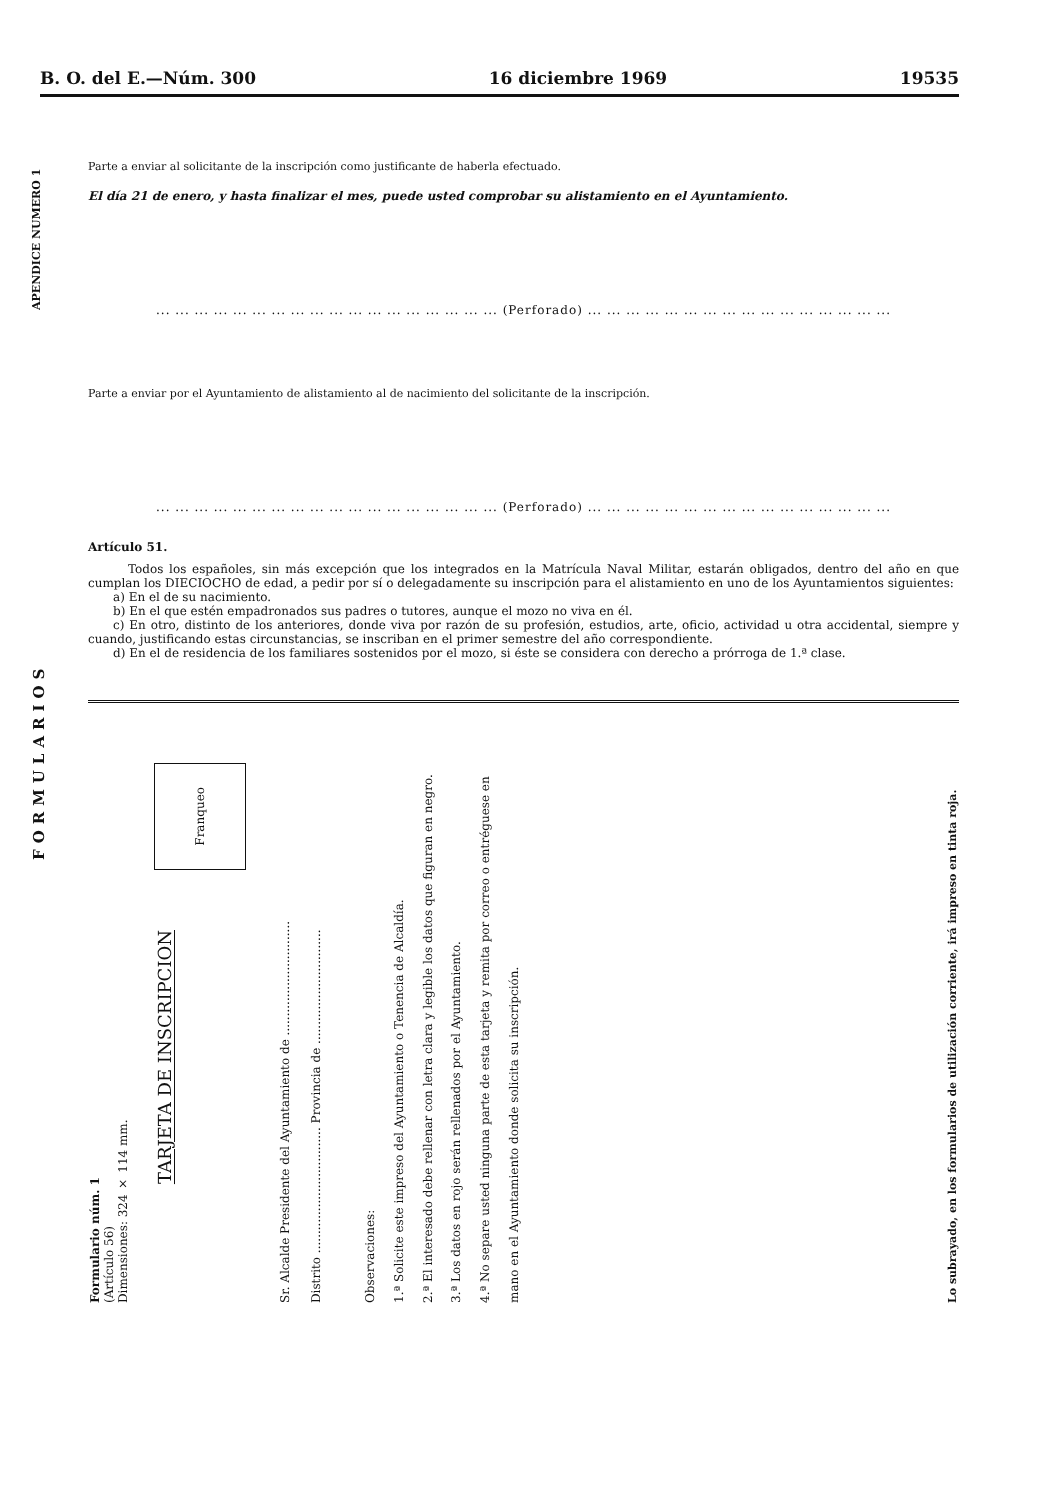B. O. del E.—Núm. 300 16 diciembre 1969 19535
APENDICE NUMERO 1
FORMULARIOS
Parte a enviar al solicitante de la inscripción como justificante de haberla efectuado.
El día 21 de enero, y hasta finalizar el mes, puede usted comprobar su alistamiento en el Ayuntamiento.
... ... ... ... ... ... ... ... ... ... ... ... ... ... ... ... ... ... (Perforado) ... ... ... ... ... ... ... ... ... ... ... ... ... ... ... ...
Parte a enviar por el Ayuntamiento de alistamiento al de nacimiento del solicitante de la inscripción.
... ... ... ... ... ... ... ... ... ... ... ... ... ... ... ... ... ... (Perforado) ... ... ... ... ... ... ... ... ... ... ... ... ... ... ... ...
Artículo 51.
Todos los españoles, sin más excepción que los integrados en la Matrícula Naval Militar, estarán obligados, dentro del año en que cumplan los DIECIOCHO de edad, a pedir por sí o delegadamente su inscripción para el alistamiento en uno de los Ayuntamientos siguientes:
a) En el de su nacimiento.
b) En el que estén empadronados sus padres o tutores, aunque el mozo no viva en él.
c) En otro, distinto de los anteriores, donde viva por razón de su profesión, estudios, arte, oficio, actividad u otra accidental, siempre y cuando, justificando estas circunstancias, se inscriban en el primer semestre del año correspondiente.
d) En el de residencia de los familiares sostenidos por el mozo, si éste se considera con derecho a prórroga de 1.ª clase.
Formulario núm. 1
(Artículo 56)
Dimensiones: 324 × 114 mm.
Franqueo
TARJETA DE INSCRIPCION
Sr. Alcalde Presidente del Ayuntamiento de ..............................
Distrito ................................. Provincia de ..............................
Observaciones:
1.ª Solicite este impreso del Ayuntamiento o Tenencia de Alcaldía.
2.ª El interesado debe rellenar con letra clara y legible los datos que figuran en negro.
3.ª Los datos en rojo serán rellenados por el Ayuntamiento.
4.ª No separe usted ninguna parte de esta tarjeta y remita por correo o entréguese en mano en el Ayuntamiento donde solicita su inscripción.
Lo subrayado, en los formularios de utilización corriente, irá impreso en tinta roja.